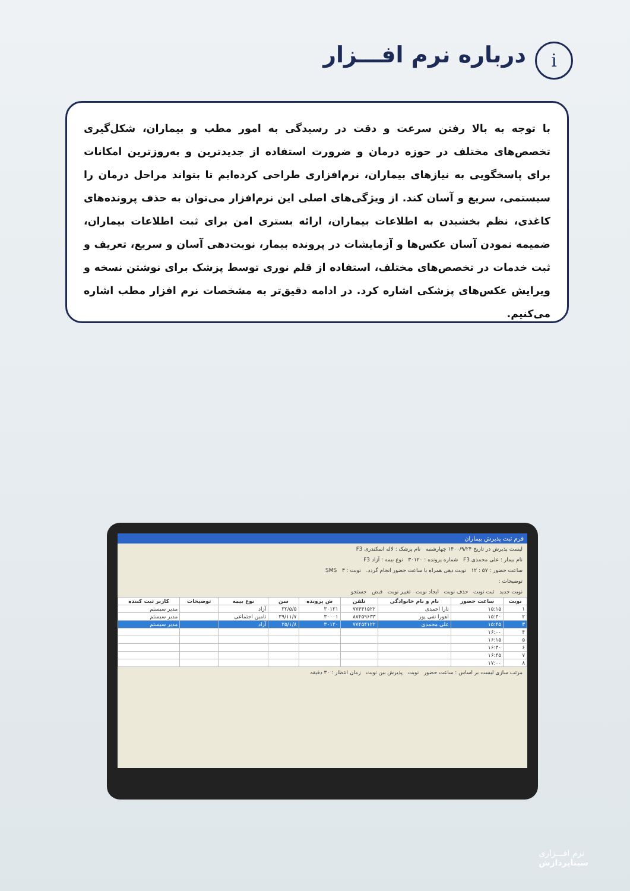i درباره نرم افـــزار
با توجه به بالا رفتن سرعت و دقت در رسیدگی به امور مطب و بیماران، شکل‌گیری تخصص‌های مختلف در حوزه درمان و ضرورت استفاده از جدیدترین و به‌روزترین امکانات برای پاسخگویی به نیازهای بیماران، نرم‌افزاری طراحی کرده‌ایم تا بتواند مراحل درمان را سیستمی، سریع و آسان کند. از ویژگی‌های اصلی این نرم‌افزار می‌توان به حذف پرونده‌های کاغذی، نظم بخشیدن به اطلاعات بیماران، ارائه بستری امن برای ثبت اطلاعات بیماران، ضمیمه نمودن آسان عکس‌ها و آزمایشات در پرونده بیمار، نوبت‌دهی آسان و سریع، تعریف و ثبت خدمات در تخصص‌های مختلف، استفاده از قلم نوری توسط پزشک برای نوشتن نسخه و ویرایش عکس‌های پزشکی اشاره کرد. در ادامه دقیق‌تر به مشخصات نرم افزار مطب اشاره می‌کنیم.
فرم ثبت پذیرش بیماران
لیست پذیرش در تاریخ ۱۴۰۰/۹/۲۴ چهارشنبه نام پزشک : لاله اسکندری F3
نام بیمار : علی محمدی F3 شماره پرونده : ۳۰۱۲۰ نوع بیمه : آزاد F3
ساعت حضور : ۵۷ : ۱۲ نوبت دهی همراه با ساعت حضور انجام گردد. نوبت : ۳ SMS
توضیحات :
نوبت جدید ثبت نوبت حذف نوبت ایجاد نوبت تغییر نوبت قبض جستجو
| نوبت | ساعت حضور | نام و نام خانوادگی | تلفن | ش پرونده | سن | نوع بیمه | توضیحات | کاربر ثبت کننده |
| --- | --- | --- | --- | --- | --- | --- | --- | --- |
| ۱ | ۱۵:۱۵ | تارا احمدی | ۷۷۴۴۱۵۲۲ | ۳۰۱۲۱ | ۳۲/۵/۵ | آزاد | | مدیر سیستم |
| ۲ | ۱۵:۳۰ | اهورا نفی پور | ۸۸۴۵۹۶۳۳ | ۳۰۰۰۱ | ۳۹/۱۱/۷ | تامین اجتماعی | | مدیر سیستم |
| ۳ | ۱۵:۴۵ | علی محمدی | ۷۷۴۵۴۱۲۲ | ۳۰۱۲۰ | ۲۵/۱/۸ | آزاد | | مدیر سیستم |
| ۴ | ۱۶:۰۰ | | | | | | | |
| ۵ | ۱۶:۱۵ | | | | | | | |
| ۶ | ۱۶:۳۰ | | | | | | | |
| ۷ | ۱۶:۴۵ | | | | | | | |
| ۸ | ۱۷:۰۰ | | | | | | | |
مرتب سازی لیست بر اساس : ساعت حضور نوبت پذیرش بین نوبت زمان انتظار : ۳۰ دقیقه
نرم افـــزاری
سیناپردازش